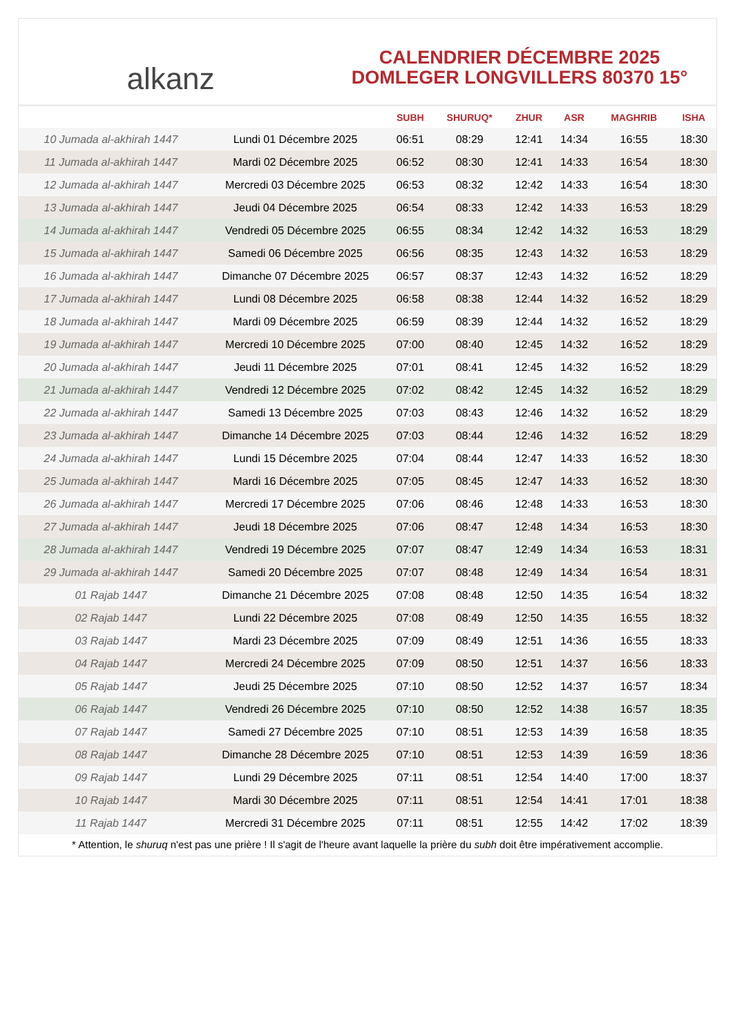alkanz
CALENDRIER DÉCEMBRE 2025
DOMLEGER LONGVILLERS 80370 15°
| | | SUBH | SHURUQ* | ZHUR | ASR | MAGHRIB | ISHA |
| --- | --- | --- | --- | --- | --- | --- | --- |
| 10 Jumada al-akhirah 1447 | Lundi 01 Décembre 2025 | 06:51 | 08:29 | 12:41 | 14:34 | 16:55 | 18:30 |
| 11 Jumada al-akhirah 1447 | Mardi 02 Décembre 2025 | 06:52 | 08:30 | 12:41 | 14:33 | 16:54 | 18:30 |
| 12 Jumada al-akhirah 1447 | Mercredi 03 Décembre 2025 | 06:53 | 08:32 | 12:42 | 14:33 | 16:54 | 18:30 |
| 13 Jumada al-akhirah 1447 | Jeudi 04 Décembre 2025 | 06:54 | 08:33 | 12:42 | 14:33 | 16:53 | 18:29 |
| 14 Jumada al-akhirah 1447 | Vendredi 05 Décembre 2025 | 06:55 | 08:34 | 12:42 | 14:32 | 16:53 | 18:29 |
| 15 Jumada al-akhirah 1447 | Samedi 06 Décembre 2025 | 06:56 | 08:35 | 12:43 | 14:32 | 16:53 | 18:29 |
| 16 Jumada al-akhirah 1447 | Dimanche 07 Décembre 2025 | 06:57 | 08:37 | 12:43 | 14:32 | 16:52 | 18:29 |
| 17 Jumada al-akhirah 1447 | Lundi 08 Décembre 2025 | 06:58 | 08:38 | 12:44 | 14:32 | 16:52 | 18:29 |
| 18 Jumada al-akhirah 1447 | Mardi 09 Décembre 2025 | 06:59 | 08:39 | 12:44 | 14:32 | 16:52 | 18:29 |
| 19 Jumada al-akhirah 1447 | Mercredi 10 Décembre 2025 | 07:00 | 08:40 | 12:45 | 14:32 | 16:52 | 18:29 |
| 20 Jumada al-akhirah 1447 | Jeudi 11 Décembre 2025 | 07:01 | 08:41 | 12:45 | 14:32 | 16:52 | 18:29 |
| 21 Jumada al-akhirah 1447 | Vendredi 12 Décembre 2025 | 07:02 | 08:42 | 12:45 | 14:32 | 16:52 | 18:29 |
| 22 Jumada al-akhirah 1447 | Samedi 13 Décembre 2025 | 07:03 | 08:43 | 12:46 | 14:32 | 16:52 | 18:29 |
| 23 Jumada al-akhirah 1447 | Dimanche 14 Décembre 2025 | 07:03 | 08:44 | 12:46 | 14:32 | 16:52 | 18:29 |
| 24 Jumada al-akhirah 1447 | Lundi 15 Décembre 2025 | 07:04 | 08:44 | 12:47 | 14:33 | 16:52 | 18:30 |
| 25 Jumada al-akhirah 1447 | Mardi 16 Décembre 2025 | 07:05 | 08:45 | 12:47 | 14:33 | 16:52 | 18:30 |
| 26 Jumada al-akhirah 1447 | Mercredi 17 Décembre 2025 | 07:06 | 08:46 | 12:48 | 14:33 | 16:53 | 18:30 |
| 27 Jumada al-akhirah 1447 | Jeudi 18 Décembre 2025 | 07:06 | 08:47 | 12:48 | 14:34 | 16:53 | 18:30 |
| 28 Jumada al-akhirah 1447 | Vendredi 19 Décembre 2025 | 07:07 | 08:47 | 12:49 | 14:34 | 16:53 | 18:31 |
| 29 Jumada al-akhirah 1447 | Samedi 20 Décembre 2025 | 07:07 | 08:48 | 12:49 | 14:34 | 16:54 | 18:31 |
| 01 Rajab 1447 | Dimanche 21 Décembre 2025 | 07:08 | 08:48 | 12:50 | 14:35 | 16:54 | 18:32 |
| 02 Rajab 1447 | Lundi 22 Décembre 2025 | 07:08 | 08:49 | 12:50 | 14:35 | 16:55 | 18:32 |
| 03 Rajab 1447 | Mardi 23 Décembre 2025 | 07:09 | 08:49 | 12:51 | 14:36 | 16:55 | 18:33 |
| 04 Rajab 1447 | Mercredi 24 Décembre 2025 | 07:09 | 08:50 | 12:51 | 14:37 | 16:56 | 18:33 |
| 05 Rajab 1447 | Jeudi 25 Décembre 2025 | 07:10 | 08:50 | 12:52 | 14:37 | 16:57 | 18:34 |
| 06 Rajab 1447 | Vendredi 26 Décembre 2025 | 07:10 | 08:50 | 12:52 | 14:38 | 16:57 | 18:35 |
| 07 Rajab 1447 | Samedi 27 Décembre 2025 | 07:10 | 08:51 | 12:53 | 14:39 | 16:58 | 18:35 |
| 08 Rajab 1447 | Dimanche 28 Décembre 2025 | 07:10 | 08:51 | 12:53 | 14:39 | 16:59 | 18:36 |
| 09 Rajab 1447 | Lundi 29 Décembre 2025 | 07:11 | 08:51 | 12:54 | 14:40 | 17:00 | 18:37 |
| 10 Rajab 1447 | Mardi 30 Décembre 2025 | 07:11 | 08:51 | 12:54 | 14:41 | 17:01 | 18:38 |
| 11 Rajab 1447 | Mercredi 31 Décembre 2025 | 07:11 | 08:51 | 12:55 | 14:42 | 17:02 | 18:39 |
* Attention, le shuruq n'est pas une prière ! Il s'agit de l'heure avant laquelle la prière du subh doit être impérativement accomplie.